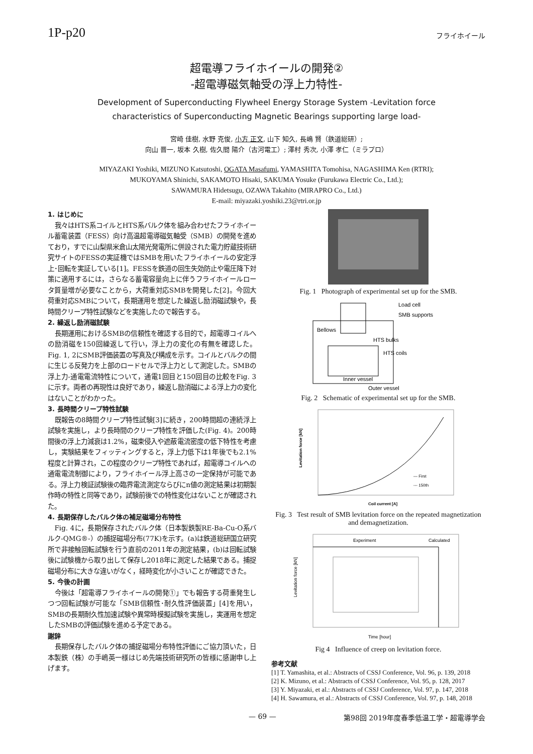1P-p20
フライホイール
超電導フライホイールの開発②
-超電導磁気軸受の浮上力特性-
Development of Superconducting Flywheel Energy Storage System -Levitation force
characteristics of Superconducting Magnetic Bearings supporting large load-
宮崎 佳樹, 水野 克俊, 小方 正文, 山下 知久, 長嶋 賢（鉄道総研）;
向山 晋一, 坂本 久樹, 佐久間 陽介（古河電工）; 澤村 秀次, 小澤 孝仁（ミラプロ）
MIYAZAKI Yoshiki, MIZUNO Katsutoshi, OGATA Masafumi, YAMASHITA Tomohisa, NAGASHIMA Ken (RTRI);
MUKOYAMA Shinichi, SAKAMOTO Hisaki, SAKUMA Yosuke (Furukawa Electric Co., Ltd.);
SAWAMURA Hidetsugu, OZAWA Takahito (MIRAPRO Co., Ltd.)
E-mail: miyazaki.yoshiki.23@rtri.or.jp
1. はじめに
我々はHTS系コイルとHTS系バルク体を組み合わせたフライホイール蓄電装置（FESS）向け高温超電導磁気軸受（SMB）の開発を進めており，すでに山梨県米倉山太陽光発電所に併設された電力貯蔵技術研究サイトのFESSの実証機ではSMBを用いたフライホイールの安定浮上･回転を実証している[1]。FESSを鉄道の回生失効防止や電圧降下対策に適用するには，さらなる蓄電容量向上に伴うフライホイールロータ質量増が必要なことから，大荷重対応SMBを開発した[2]。今回大荷重対応SMBについて，長期運用を想定した繰返し励消磁試験や，長時間クリープ特性試験などを実施したので報告する。
2. 繰返し励消磁試験
長期運用におけるSMBの信頼性を確認する目的で，超電導コイルへの励消磁を150回繰返して行い，浮上力の変化の有無を確認した。Fig. 1, 2にSMB評価装置の写真及び構成を示す。コイルとバルクの間に生じる反発力を上部のロードセルで浮上力として測定した。SMBの浮上力-通電電流特性について，通電1回目と150回目の比較をFig. 3に示す。両者の再現性は良好であり，繰返し励消磁による浮上力の変化はないことがわかった。
3. 長時間クリープ特性試験
既報告の8時間クリープ特性試験[3]に続き，200時間超の連続浮上試験を実施し，より長時間のクリープ特性を評価した(Fig. 4)。200時間後の浮上力減衰は1.2%，磁束侵入や遮蔽電流密度の低下特性を考慮し，実験結果をフィッティングすると，浮上力低下は1年後でも2.1%程度と計算され，この程度のクリープ特性であれば，超電導コイルへの通電電流制御により，フライホイール浮上高さの一定保持が可能である。浮上力検証試験後の臨界電流測定ならびにn値の測定結果は初期製作時の特性と同等であり，試験前後での特性変化はないことが確認された。
4. 長期保存したバルク体の補足磁場分布特性
Fig. 4に，長期保存されたバルク体（日本製鉄製RE-Ba-Cu-O系バルク-QMG®-）の捕捉磁場分布(77K)を示す。(a)は鉄道総研国立研究所で非接触回転試験を行う直前の2011年の測定結果，(b)は回転試験後に試験機から取り出して保存し2018年に測定した結果である。捕捉磁場分布に大きな違いがなく，経時変化が小さいことが確認できた。
5. 今後の計画
今後は「超電導フライホイールの開発①」でも報告する荷重発生しつつ回転試験が可能な「SMB信頼性･耐久性評価装置」[4]を用い，SMBの長期耐久性加速試験や異常時模擬試験を実施し，実運用を想定したSMBの評価試験を進める予定である。
謝辞
長期保存したバルク体の捕捉磁場分布特性評価にご協力頂いた，日本製鉄（株）の手嶋英一様はじめ先端技術研究所の皆様に感謝申し上げます。
Fig. 1 Photograph of experimental set up for the SMB.
Load cell
SMB supports
Bellows
HTS bulks
HTS coils
Inner vessel
Outer vessel
Fig. 2 Schematic of experimental set up for the SMB.
— First
--- 150th
Coil current [A]
Levitation force [kN]
Fig. 3 Test result of SMB levitation force on the repeated magnetization and demagnetization.
Experiment
Calculated
Time [hour]
Levitation force [kN]
Fig 4 Influence of creep on levitation force.
参考文献
[1] T. Yamashita, et al.: Abstracts of CSSJ Conference, Vol. 96, p. 139, 2018
[2] K. Mizuno, et al.: Abstracts of CSSJ Conference, Vol. 95, p. 128, 2017
[3] Y. Miyazaki, et al.: Abstracts of CSSJ Conference, Vol. 97, p. 147, 2018
[4] H. Sawamura, et al.: Abstracts of CSSJ Conference, Vol. 97, p. 148, 2018
— 69 — 第98回 2019年度春季低温工学・超電導学会